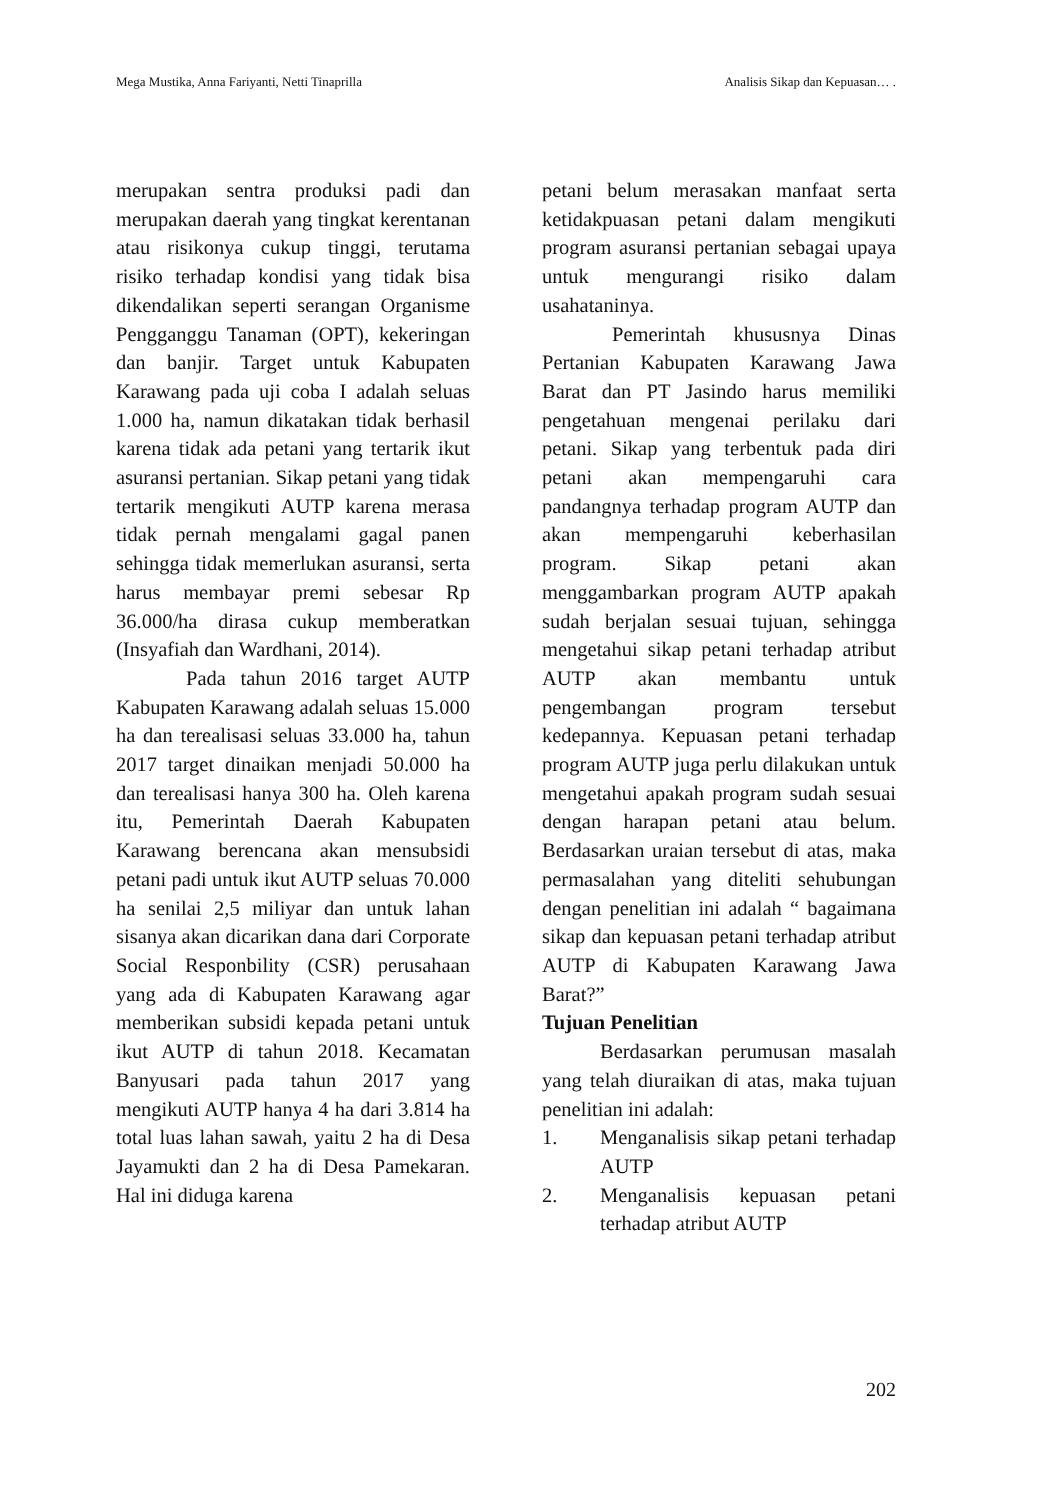Mega Mustika, Anna Fariyanti, Netti Tinaprilla Analisis Sikap dan Kepuasan… .
merupakan sentra produksi padi dan merupakan daerah yang tingkat kerentanan atau risikonya cukup tinggi, terutama risiko terhadap kondisi yang tidak bisa dikendalikan seperti serangan Organisme Pengganggu Tanaman (OPT), kekeringan dan banjir. Target untuk Kabupaten Karawang pada uji coba I adalah seluas 1.000 ha, namun dikatakan tidak berhasil karena tidak ada petani yang tertarik ikut asuransi pertanian. Sikap petani yang tidak tertarik mengikuti AUTP karena merasa tidak pernah mengalami gagal panen sehingga tidak memerlukan asuransi, serta harus membayar premi sebesar Rp 36.000/ha dirasa cukup memberatkan (Insyafiah dan Wardhani, 2014).
Pada tahun 2016 target AUTP Kabupaten Karawang adalah seluas 15.000 ha dan terealisasi seluas 33.000 ha, tahun 2017 target dinaikan menjadi 50.000 ha dan terealisasi hanya 300 ha. Oleh karena itu, Pemerintah Daerah Kabupaten Karawang berencana akan mensubsidi petani padi untuk ikut AUTP seluas 70.000 ha senilai 2,5 miliyar dan untuk lahan sisanya akan dicarikan dana dari Corporate Social Responbility (CSR) perusahaan yang ada di Kabupaten Karawang agar memberikan subsidi kepada petani untuk ikut AUTP di tahun 2018. Kecamatan Banyusari pada tahun 2017 yang mengikuti AUTP hanya 4 ha dari 3.814 ha total luas lahan sawah, yaitu 2 ha di Desa Jayamukti dan 2 ha di Desa Pamekaran. Hal ini diduga karena
petani belum merasakan manfaat serta ketidakpuasan petani dalam mengikuti program asuransi pertanian sebagai upaya untuk mengurangi risiko dalam usahataninya.
Pemerintah khususnya Dinas Pertanian Kabupaten Karawang Jawa Barat dan PT Jasindo harus memiliki pengetahuan mengenai perilaku dari petani. Sikap yang terbentuk pada diri petani akan mempengaruhi cara pandangnya terhadap program AUTP dan akan mempengaruhi keberhasilan program. Sikap petani akan menggambarkan program AUTP apakah sudah berjalan sesuai tujuan, sehingga mengetahui sikap petani terhadap atribut AUTP akan membantu untuk pengembangan program tersebut kedepannya. Kepuasan petani terhadap program AUTP juga perlu dilakukan untuk mengetahui apakah program sudah sesuai dengan harapan petani atau belum. Berdasarkan uraian tersebut di atas, maka permasalahan yang diteliti sehubungan dengan penelitian ini adalah “ bagaimana sikap dan kepuasan petani terhadap atribut AUTP di Kabupaten Karawang Jawa Barat?”
Tujuan Penelitian
Berdasarkan perumusan masalah yang telah diuraikan di atas, maka tujuan penelitian ini adalah:
1. Menganalisis sikap petani terhadap AUTP
2. Menganalisis kepuasan petani terhadap atribut AUTP
202